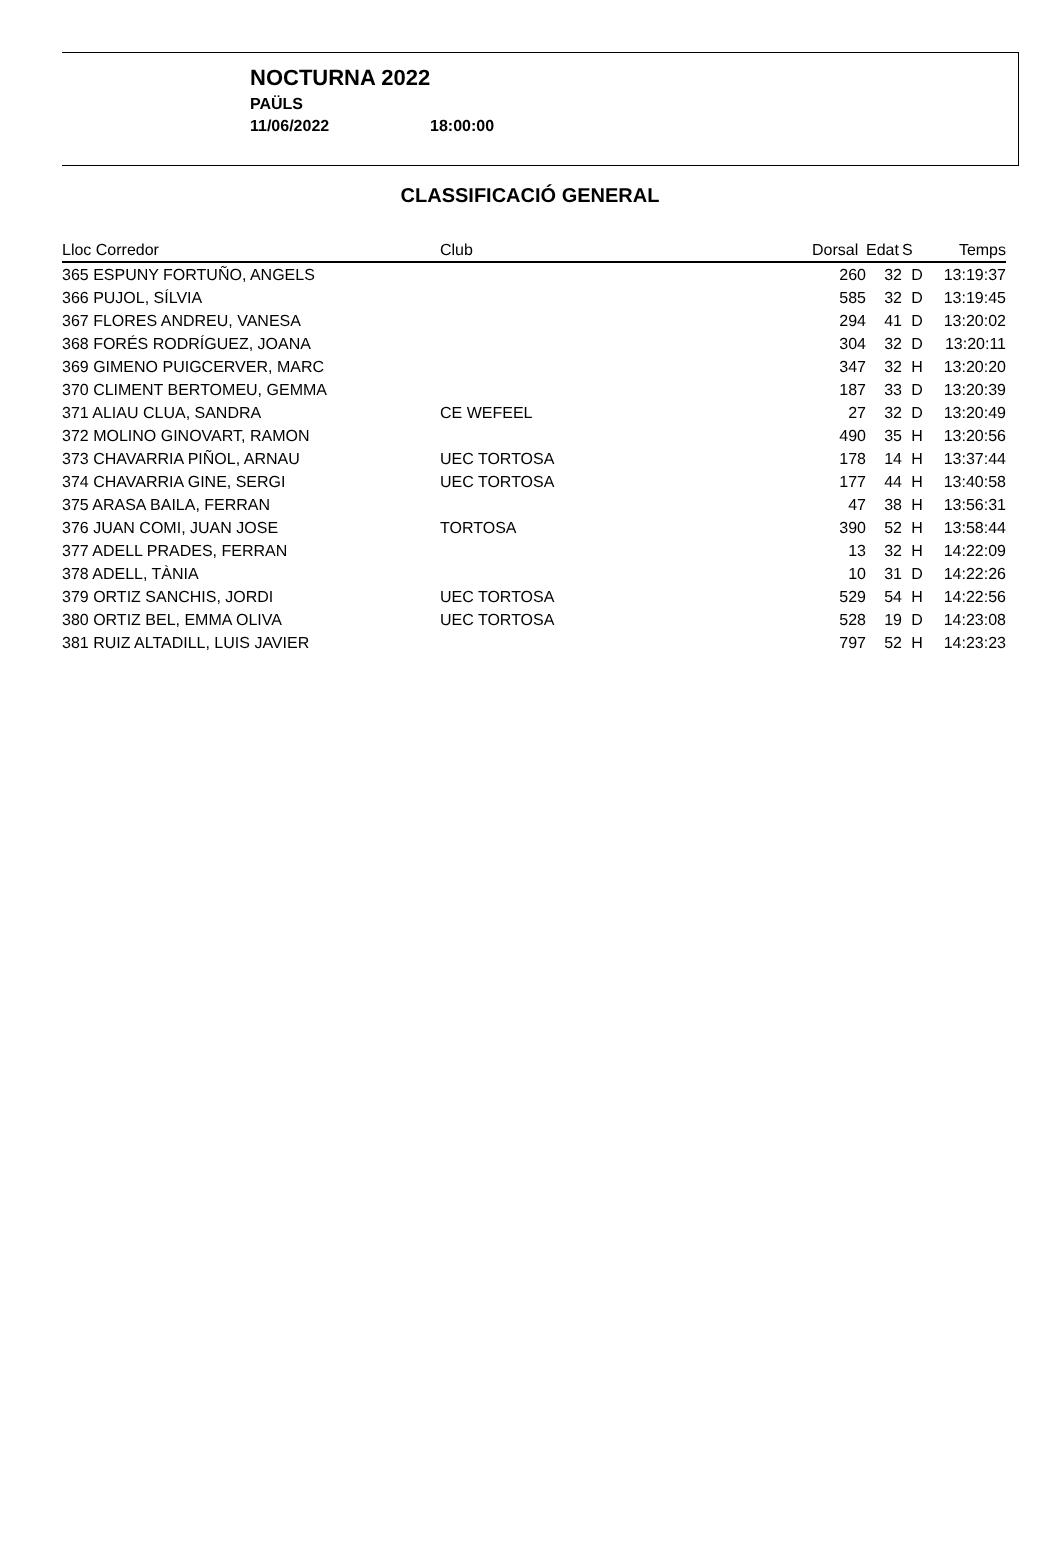NOCTURNA 2022
PAÜLS
11/06/2022 18:00:00
CLASSIFICACIÓ GENERAL
| Lloc Corredor | Club | Dorsal | Edat | S | Temps |
| --- | --- | --- | --- | --- | --- |
| 365 ESPUNY FORTUÑO, ANGELS | | 260 | 32 | D | 13:19:37 |
| 366 PUJOL, SÍLVIA | | 585 | 32 | D | 13:19:45 |
| 367 FLORES ANDREU, VANESA | | 294 | 41 | D | 13:20:02 |
| 368 FORÉS RODRÍGUEZ, JOANA | | 304 | 32 | D | 13:20:11 |
| 369 GIMENO PUIGCERVER, MARC | | 347 | 32 | H | 13:20:20 |
| 370 CLIMENT BERTOMEU, GEMMA | | 187 | 33 | D | 13:20:39 |
| 371 ALIAU CLUA, SANDRA | CE WEFEEL | 27 | 32 | D | 13:20:49 |
| 372 MOLINO GINOVART, RAMON | | 490 | 35 | H | 13:20:56 |
| 373 CHAVARRIA PIÑOL, ARNAU | UEC TORTOSA | 178 | 14 | H | 13:37:44 |
| 374 CHAVARRIA GINE, SERGI | UEC TORTOSA | 177 | 44 | H | 13:40:58 |
| 375 ARASA BAILA, FERRAN | | 47 | 38 | H | 13:56:31 |
| 376 JUAN COMI, JUAN JOSE | TORTOSA | 390 | 52 | H | 13:58:44 |
| 377 ADELL PRADES, FERRAN | | 13 | 32 | H | 14:22:09 |
| 378 ADELL, TÀNIA | | 10 | 31 | D | 14:22:26 |
| 379 ORTIZ SANCHIS, JORDI | UEC TORTOSA | 529 | 54 | H | 14:22:56 |
| 380 ORTIZ BEL, EMMA OLIVA | UEC TORTOSA | 528 | 19 | D | 14:23:08 |
| 381 RUIZ ALTADILL, LUIS JAVIER | | 797 | 52 | H | 14:23:23 |